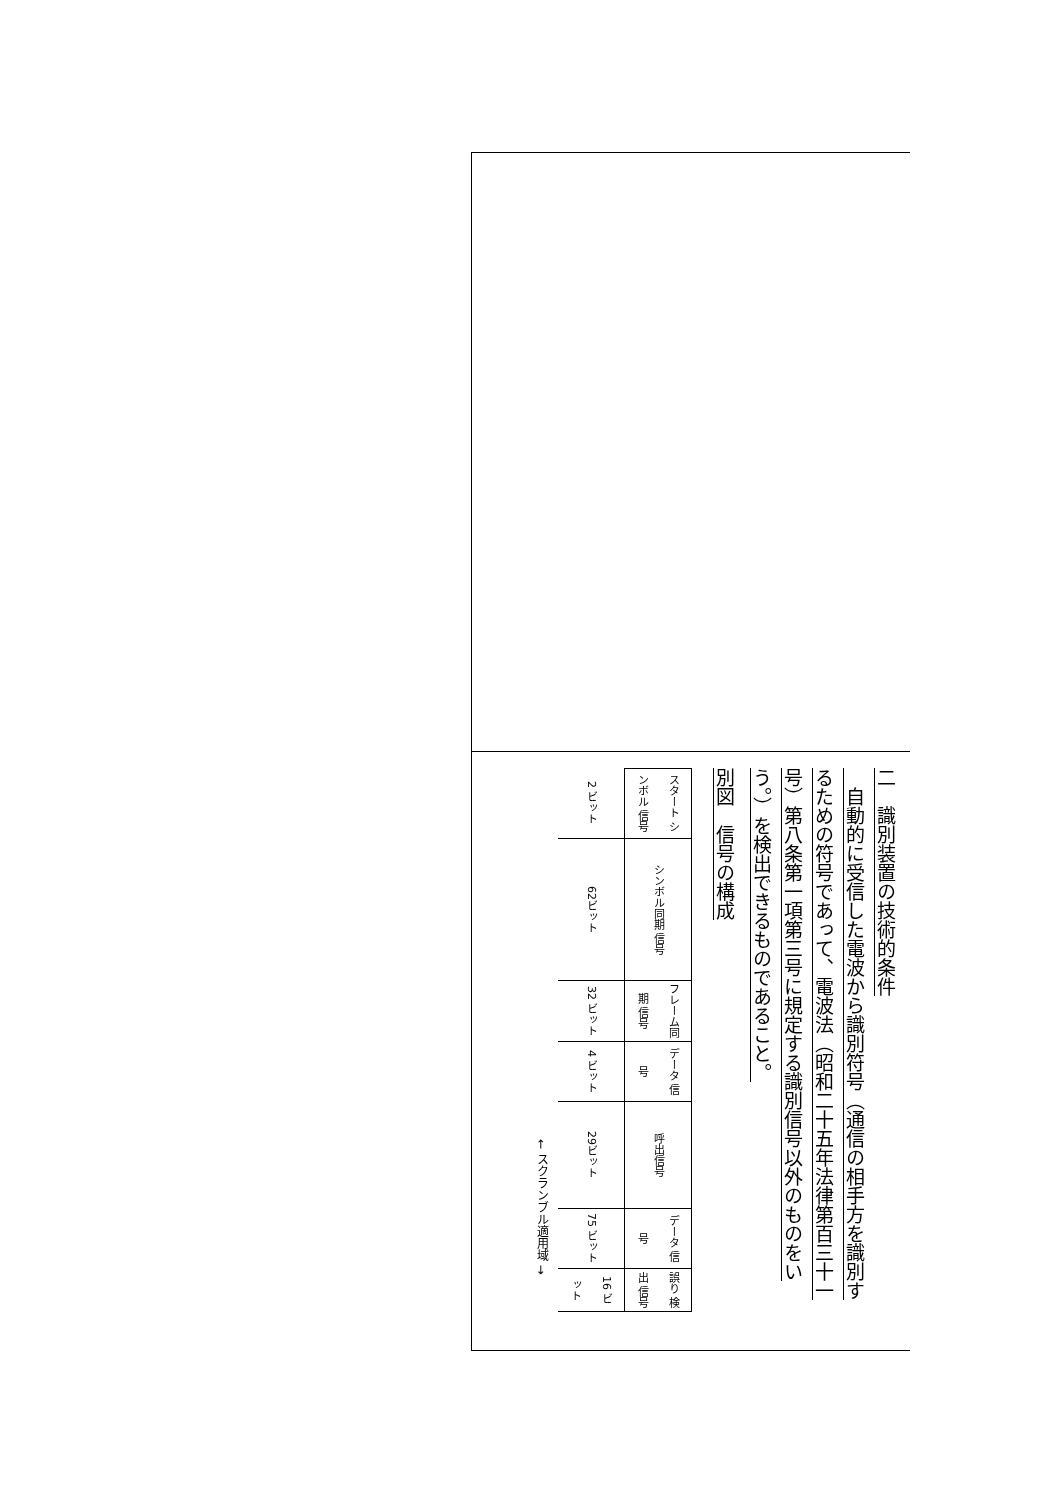二　識別装置の技術的条件
　自動的に受信した電波から識別符号（通信の相手方を識別するための符号であって、電波法（昭和二十五年法律第百三十一号）第八条第一項第三号に規定する識別信号以外のものをいう。）を検出できるものであること。
別図　信号の構成
| スタート シンボル 信号 | シンボル同期 信号 | フレーム同期 信号 | データ 信号 | 呼出信号 | データ 信号 | 誤り 検出 信号 |
| 2 ビット | 62ビット | 32 ビット | 4 ビット | 29ビット | 75 ビット | 16 ビット |
| | | | | ← スクランブル適用域 → | | |